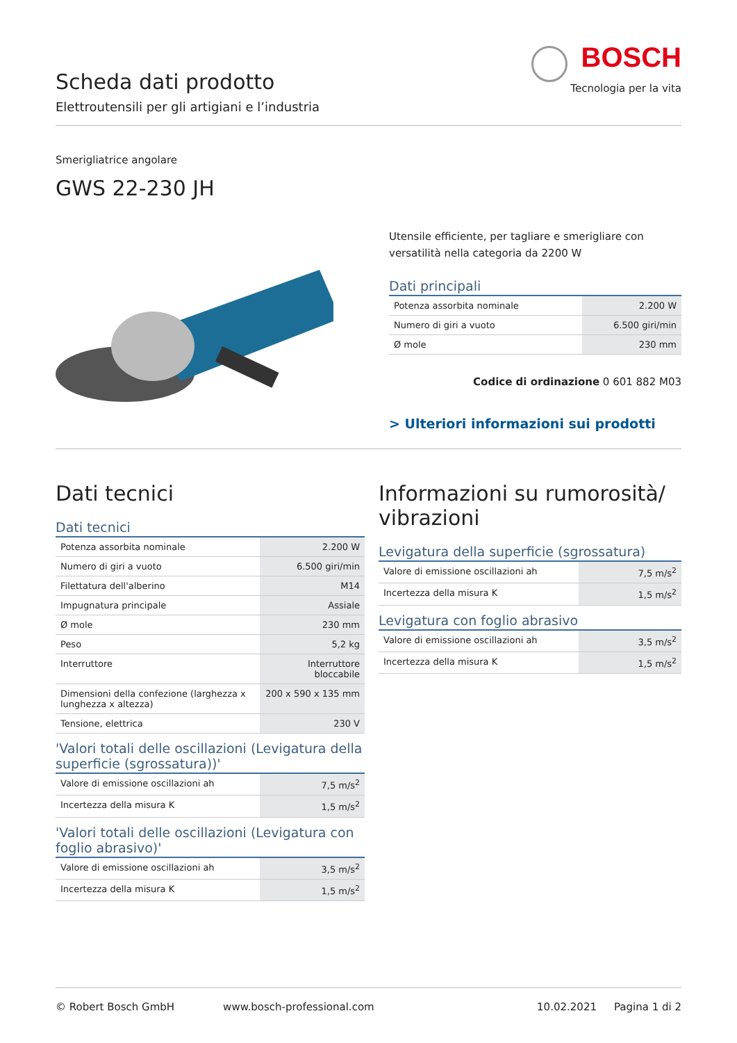BOSCH
Tecnologia per la vita
Scheda dati prodotto
Elettroutensili per gli artigiani e l’industria
Smerigliatrice angolare
GWS 22-230 JH
Utensile efficiente, per tagliare e smerigliare con versatilità nella categoria da 2200 W
Dati principali
| Potenza assorbita nominale | 2.200 W |
| Numero di giri a vuoto | 6.500 giri/min |
| Ø mole | 230 mm |
Codice di ordinazione 0 601 882 M03
> Ulteriori informazioni sui prodotti
Dati tecnici
Dati tecnici
| Potenza assorbita nominale | 2.200 W |
| Numero di giri a vuoto | 6.500 giri/min |
| Filettatura dell'alberino | M14 |
| Impugnatura principale | Assiale |
| Ø mole | 230 mm |
| Peso | 5,2 kg |
| Interruttore | Interruttore bloccabile |
| Dimensioni della confezione (larghezza x lunghezza x altezza) | 200 x 590 x 135 mm |
| Tensione, elettrica | 230 V |
'Valori totali delle oscillazioni (Levigatura della superficie (sgrossatura))'
| Valore di emissione oscillazioni ah | 7,5 m/s<sup>2</sup> |
| Incertezza della misura K | 1,5 m/s<sup>2</sup> |
'Valori totali delle oscillazioni (Levigatura con foglio abrasivo)'
| Valore di emissione oscillazioni ah | 3,5 m/s<sup>2</sup> |
| Incertezza della misura K | 1,5 m/s<sup>2</sup> |
Informazioni su rumorosità/ vibrazioni
Levigatura della superficie (sgrossatura)
| Valore di emissione oscillazioni ah | 7,5 m/s<sup>2</sup> |
| Incertezza della misura K | 1,5 m/s<sup>2</sup> |
Levigatura con foglio abrasivo
| Valore di emissione oscillazioni ah | 3,5 m/s<sup>2</sup> |
| Incertezza della misura K | 1,5 m/s<sup>2</sup> |
© Robert Bosch GmbH www.bosch-professional.com 10.02.2021 Pagina 1 di 2